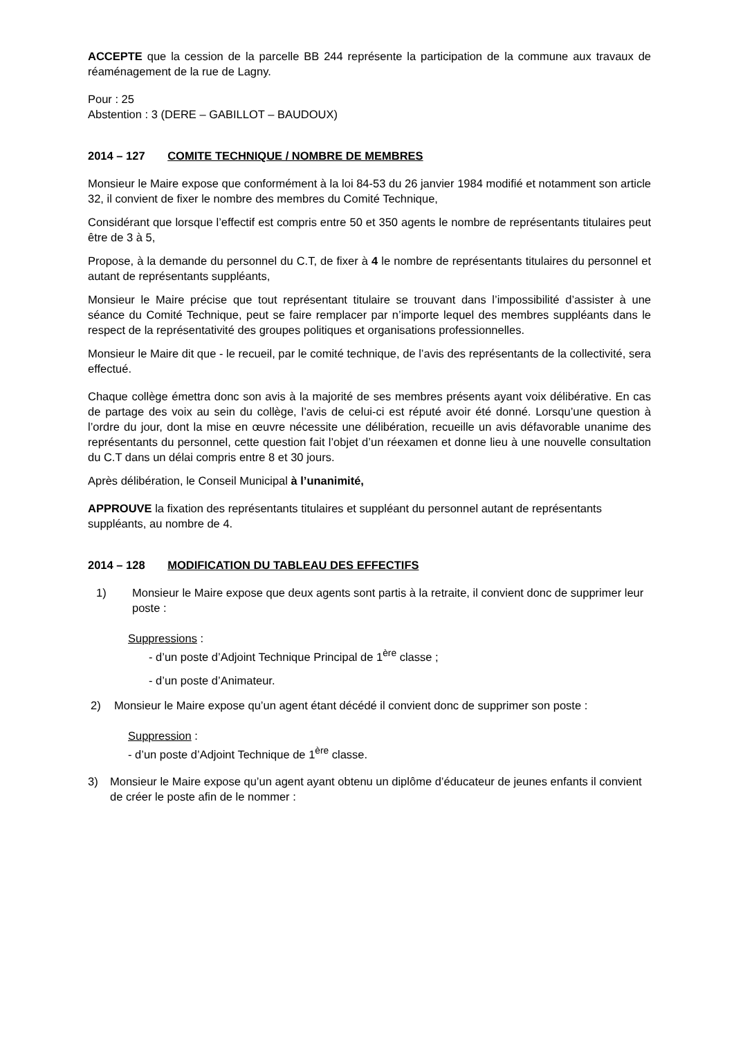ACCEPTE que la cession de la parcelle BB 244 représente la participation de la commune aux travaux de réaménagement de la rue de Lagny.
Pour : 25
Abstention : 3 (DERE – GABILLOT – BAUDOUX)
2014 – 127 COMITE TECHNIQUE / NOMBRE DE MEMBRES
Monsieur le Maire expose que conformément à la loi 84-53 du 26 janvier 1984 modifié et notamment son article 32, il convient de fixer le nombre des membres du Comité Technique,
Considérant que lorsque l’effectif est compris entre 50 et 350 agents le nombre de représentants titulaires peut être de 3 à 5,
Propose, à la demande du personnel du C.T, de fixer à 4 le nombre de représentants titulaires du personnel et autant de représentants suppléants,
Monsieur le Maire précise que tout représentant titulaire se trouvant dans l’impossibilité d’assister à une séance du Comité Technique, peut se faire remplacer par n’importe lequel des membres suppléants dans le respect de la représentativité des groupes politiques et organisations professionnelles.
Monsieur le Maire dit que - le recueil, par le comité technique, de l’avis des représentants de la collectivité, sera effectué.
Chaque collège émettra donc son avis à la majorité de ses membres présents ayant voix délibérative. En cas de partage des voix au sein du collège, l’avis de celui-ci est réputé avoir été donné. Lorsqu’une question à l’ordre du jour, dont la mise en œuvre nécessite une délibération, recueille un avis défavorable unanime des représentants du personnel, cette question fait l’objet d’un réexamen et donne lieu à une nouvelle consultation du C.T dans un délai compris entre 8 et 30 jours.
Après délibération, le Conseil Municipal à l’unanimité,
APPROUVE la fixation des représentants titulaires et suppléant du personnel autant de représentants suppléants, au nombre de 4.
2014 – 128 MODIFICATION DU TABLEAU DES EFFECTIFS
1) Monsieur le Maire expose que deux agents sont partis à la retraite, il convient donc de supprimer leur poste :
Suppressions :
- d’un poste d’Adjoint Technique Principal de 1<sup>ère</sup> classe ;
- d’un poste d’Animateur.
2) Monsieur le Maire expose qu’un agent étant décédé il convient donc de supprimer son poste :
Suppression :
- d’un poste d’Adjoint Technique de 1<sup>ère</sup> classe.
3) Monsieur le Maire expose qu’un agent ayant obtenu un diplôme d’éducateur de jeunes enfants il convient de créer le poste afin de le nommer :